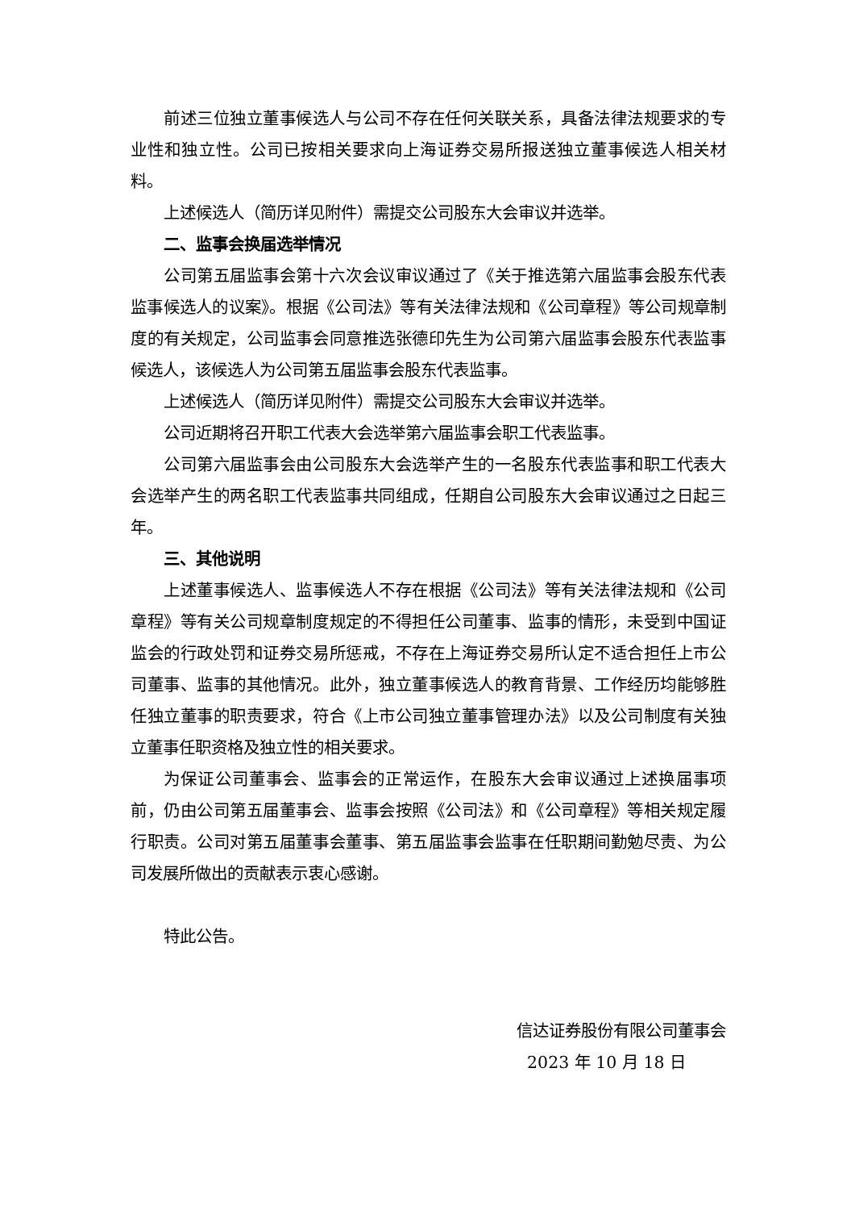前述三位独立董事候选人与公司不存在任何关联关系，具备法律法规要求的专业性和独立性。公司已按相关要求向上海证券交易所报送独立董事候选人相关材料。
上述候选人（简历详见附件）需提交公司股东大会审议并选举。
二、监事会换届选举情况
公司第五届监事会第十六次会议审议通过了《关于推选第六届监事会股东代表监事候选人的议案》。根据《公司法》等有关法律法规和《公司章程》等公司规章制度的有关规定，公司监事会同意推选张德印先生为公司第六届监事会股东代表监事候选人，该候选人为公司第五届监事会股东代表监事。
上述候选人（简历详见附件）需提交公司股东大会审议并选举。
公司近期将召开职工代表大会选举第六届监事会职工代表监事。
公司第六届监事会由公司股东大会选举产生的一名股东代表监事和职工代表大会选举产生的两名职工代表监事共同组成，任期自公司股东大会审议通过之日起三年。
三、其他说明
上述董事候选人、监事候选人不存在根据《公司法》等有关法律法规和《公司章程》等有关公司规章制度规定的不得担任公司董事、监事的情形，未受到中国证监会的行政处罚和证券交易所惩戒，不存在上海证券交易所认定不适合担任上市公司董事、监事的其他情况。此外，独立董事候选人的教育背景、工作经历均能够胜任独立董事的职责要求，符合《上市公司独立董事管理办法》以及公司制度有关独立董事任职资格及独立性的相关要求。
为保证公司董事会、监事会的正常运作，在股东大会审议通过上述换届事项前，仍由公司第五届董事会、监事会按照《公司法》和《公司章程》等相关规定履行职责。公司对第五届董事会董事、第五届监事会监事在任职期间勤勉尽责、为公司发展所做出的贡献表示衷心感谢。
特此公告。
信达证券股份有限公司董事会
2023 年 10 月 18 日